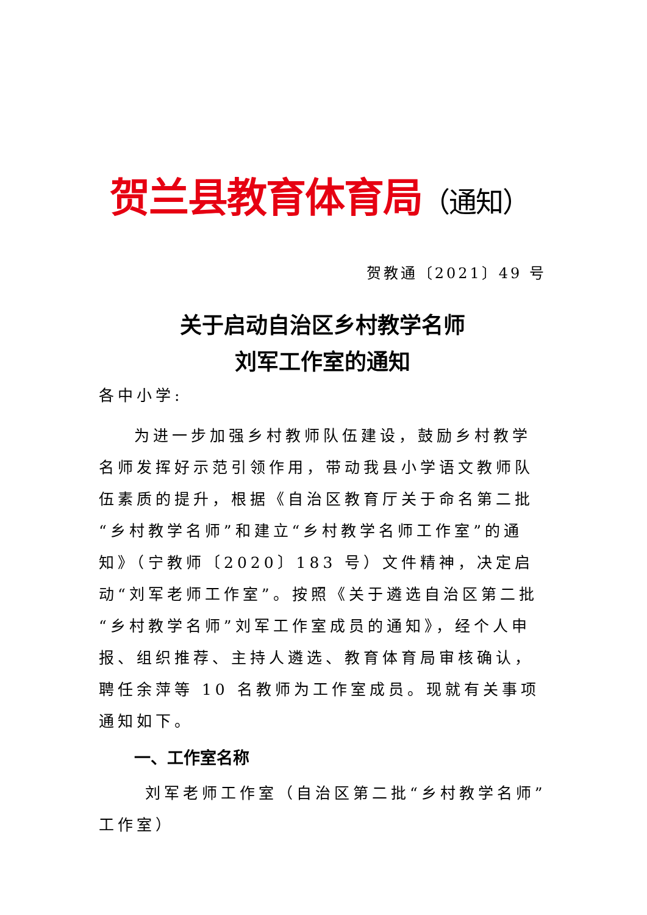贺兰县教育体育局（通知）
贺教通〔2021〕49 号
关于启动自治区乡村教学名师
刘军工作室的通知
各中小学:
为进一步加强乡村教师队伍建设，鼓励乡村教学名师发挥好示范引领作用，带动我县小学语文教师队伍素质的提升，根据《自治区教育厅关于命名第二批“乡村教学名师”和建立“乡村教学名师工作室”的通知》（宁教师〔2020〕183 号）文件精神，决定启动“刘军老师工作室”。按照《关于遴选自治区第二批“乡村教学名师”刘军工作室成员的通知》，经个人申报、组织推荐、主持人遴选、教育体育局审核确认，聘任余萍等 10 名教师为工作室成员。现就有关事项通知如下。
一、工作室名称
刘军老师工作室（自治区第二批“乡村教学名师”工作室）